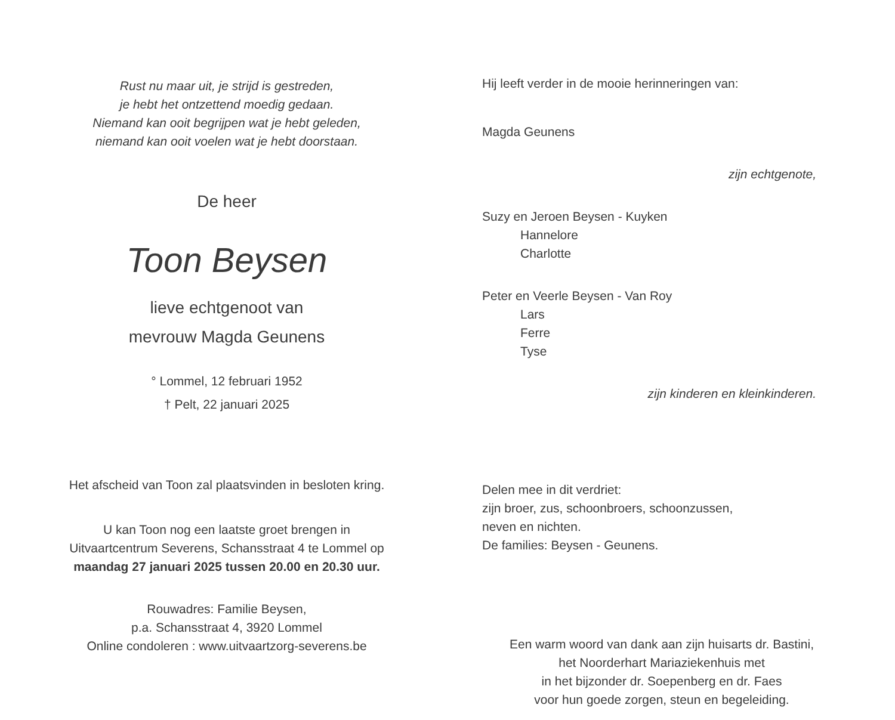Rust nu maar uit, je strijd is gestreden,
je hebt het ontzettend moedig gedaan.
Niemand kan ooit begrijpen wat je hebt geleden,
niemand kan ooit voelen wat je hebt doorstaan.
De heer
Toon Beysen
lieve echtgenoot van
mevrouw Magda Geunens
° Lommel, 12 februari 1952
† Pelt, 22 januari 2025
Het afscheid van Toon zal plaatsvinden in besloten kring.
U kan Toon nog een laatste groet brengen in
Uitvaartcentrum Severens, Schansstraat 4 te Lommel op
maandag 27 januari 2025 tussen 20.00 en 20.30 uur.
Rouwadres: Familie Beysen,
p.a. Schansstraat 4, 3920 Lommel
Online condoleren : www.uitvaartzorg-severens.be
Hij leeft verder in de mooie herinneringen van:
Magda Geunens
zijn echtgenote,
Suzy en Jeroen Beysen - Kuyken
Hannelore
Charlotte
Peter en Veerle Beysen - Van Roy
Lars
Ferre
Tyse
zijn kinderen en kleinkinderen.
Delen mee in dit verdriet:
zijn broer, zus, schoonbroers, schoonzussen,
neven en nichten.
De families: Beysen - Geunens.
Een warm woord van dank aan zijn huisarts dr. Bastini,
het Noorderhart Mariaziekenhuis met
in het bijzonder dr. Soepenberg en dr. Faes
voor hun goede zorgen, steun en begeleiding.